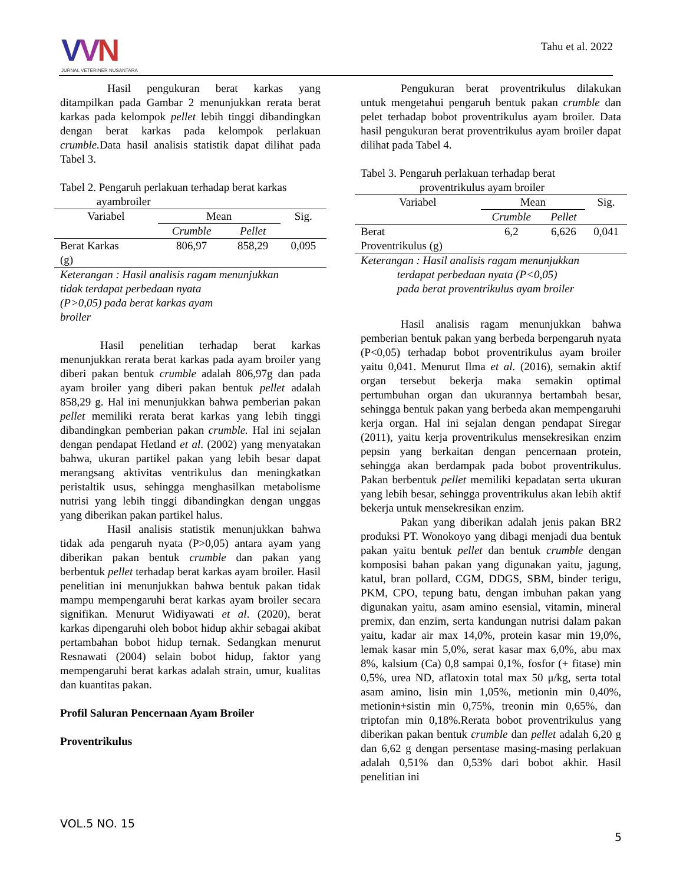VVN
JURNAL VETERINER NUSANTARA
Tahu et al. 2022
Hasil pengukuran berat karkas yang ditampilkan pada Gambar 2 menunjukkan rerata berat karkas pada kelompok pellet lebih tinggi dibandingkan dengan berat karkas pada kelompok perlakuan crumble. Data hasil analisis statistik dapat dilihat pada Tabel 3.
Tabel 2. Pengaruh perlakuan terhadap berat karkas
ayambroiler
| Variabel | Mean | | Sig. |
| --- | --- | --- | --- |
| | Crumble | Pellet | |
| Berat Karkas (g) | 806,97 | 858,29 | 0,095 |
Keterangan : Hasil analisis ragam menunjukkan
tidak terdapat perbedaan nyata
(P>0,05) pada berat karkas ayam
broiler
Hasil penelitian terhadap berat karkas menunjukkan rerata berat karkas pada ayam broiler yang diberi pakan bentuk crumble adalah 806,97g dan pada ayam broiler yang diberi pakan bentuk pellet adalah 858,29 g. Hal ini menunjukkan bahwa pemberian pakan pellet memiliki rerata berat karkas yang lebih tinggi dibandingkan pemberian pakan crumble. Hal ini sejalan dengan pendapat Hetland et al. (2002) yang menyatakan bahwa, ukuran partikel pakan yang lebih besar dapat merangsang aktivitas ventrikulus dan meningkatkan peristaltik usus, sehingga menghasilkan metabolisme nutrisi yang lebih tinggi dibandingkan dengan unggas yang diberikan pakan partikel halus.
Hasil analisis statistik menunjukkan bahwa tidak ada pengaruh nyata (P>0,05) antara ayam yang diberikan pakan bentuk crumble dan pakan yang berbentuk pellet terhadap berat karkas ayam broiler. Hasil penelitian ini menunjukkan bahwa bentuk pakan tidak mampu mempengaruhi berat karkas ayam broiler secara signifikan. Menurut Widiyawati et al. (2020), berat karkas dipengaruhi oleh bobot hidup akhir sebagai akibat pertambahan bobot hidup ternak. Sedangkan menurut Resnawati (2004) selain bobot hidup, faktor yang mempengaruhi berat karkas adalah strain, umur, kualitas dan kuantitas pakan.
Profil Saluran Pencernaan Ayam Broiler
Proventrikulus
Pengukuran berat proventrikulus dilakukan untuk mengetahui pengaruh bentuk pakan crumble dan pelet terhadap bobot proventrikulus ayam broiler. Data hasil pengukuran berat proventrikulus ayam broiler dapat dilihat pada Tabel 4.
Tabel 3. Pengaruh perlakuan terhadap berat
proventrikulus ayam broiler
| Variabel | Mean | | Sig. |
| --- | --- | --- | --- |
| | Crumble | Pellet | |
| Berat Proventrikulus (g) | 6,2 | 6,626 | 0,041 |
Keterangan : Hasil analisis ragam menunjukkan
terdapat perbedaan nyata (P<0,05)
pada berat proventrikulus ayam broiler
Hasil analisis ragam menunjukkan bahwa pemberian bentuk pakan yang berbeda berpengaruh nyata (P<0,05) terhadap bobot proventrikulus ayam broiler yaitu 0,041. Menurut Ilma et al. (2016), semakin aktif organ tersebut bekerja maka semakin optimal pertumbuhan organ dan ukurannya bertambah besar, sehingga bentuk pakan yang berbeda akan mempengaruhi kerja organ. Hal ini sejalan dengan pendapat Siregar (2011), yaitu kerja proventrikulus mensekresikan enzim pepsin yang berkaitan dengan pencernaan protein, sehingga akan berdampak pada bobot proventrikulus. Pakan berbentuk pellet memiliki kepadatan serta ukuran yang lebih besar, sehingga proventrikulus akan lebih aktif bekerja untuk mensekresikan enzim.
Pakan yang diberikan adalah jenis pakan BR2 produksi PT. Wonokoyo yang dibagi menjadi dua bentuk pakan yaitu bentuk pellet dan bentuk crumble dengan komposisi bahan pakan yang digunakan yaitu, jagung, katul, bran pollard, CGM, DDGS, SBM, binder terigu, PKM, CPO, tepung batu, dengan imbuhan pakan yang digunakan yaitu, asam amino esensial, vitamin, mineral premix, dan enzim, serta kandungan nutrisi dalam pakan yaitu, kadar air max 14,0%, protein kasar min 19,0%, lemak kasar min 5,0%, serat kasar max 6,0%, abu max 8%, kalsium (Ca) 0,8 sampai 0,1%, fosfor (+ fitase) min 0,5%, urea ND, aflatoxin total max 50 μ/kg, serta total asam amino, lisin min 1,05%, metionin min 0,40%, metionin+sistin min 0,75%, treonin min 0,65%, dan triptofan min 0,18%.Rerata bobot proventrikulus yang diberikan pakan bentuk crumble dan pellet adalah 6,20 g dan 6,62 g dengan persentase masing-masing perlakuan adalah 0,51% dan 0,53% dari bobot akhir. Hasil penelitian ini
VOL.5 NO. 15
5